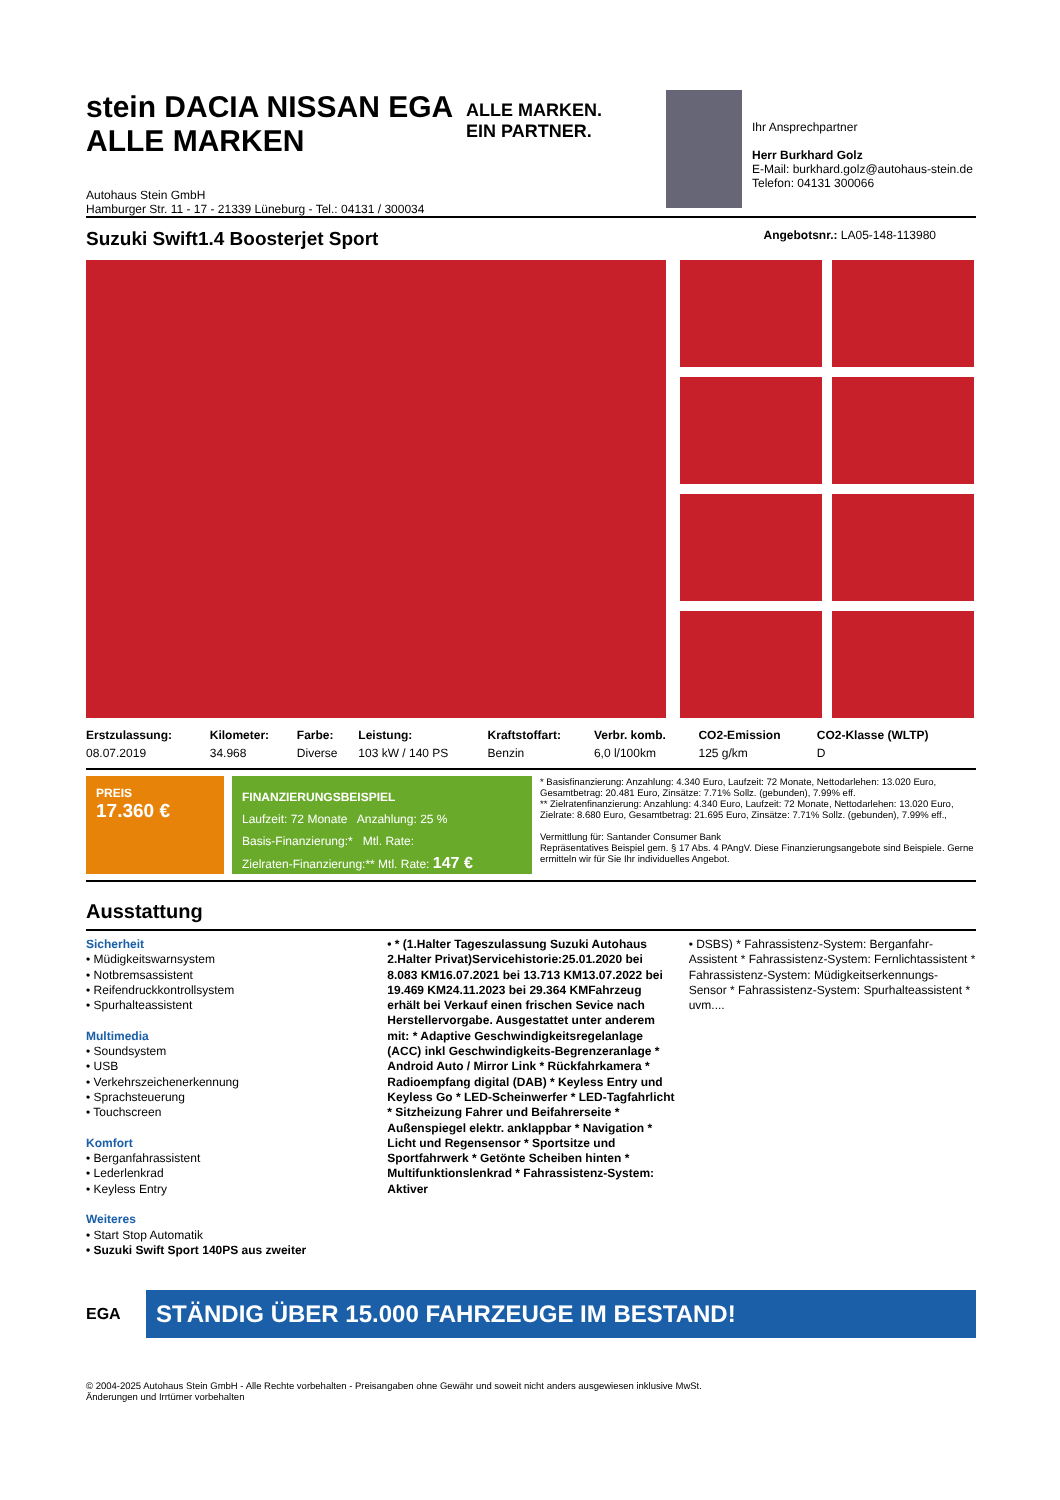stein DACIA NISSAN EGA ALLE MARKEN
Autohaus Stein GmbH
Hamburger Str. 11 - 17 - 21339 Lüneburg - Tel.: 04131 / 300034
ALLE MARKEN.
EIN PARTNER.
Ihr Ansprechpartner
Herr Burkhard Golz
E-Mail: burkhard.golz@autohaus-stein.de
Telefon: 04131 300066
Suzuki Swift1.4 Boosterjet Sport Angebotsnr.: LA05-148-113980
| Erstzulassung: | Kilometer: | Farbe: | Leistung: | Kraftstoffart: | Verbr. komb. | CO2-Emission | CO2-Klasse (WLTP) |
| --- | --- | --- | --- | --- | --- | --- | --- |
| 08.07.2019 | 34.968 | Diverse | 103 kW / 140 PS | Benzin | 6,0 l/100km | 125 g/km | D |
PREIS
17.360 €
FINANZIERUNGSBEISPIEL
Laufzeit: 72 Monate Anzahlung: 25 %
Basis-Finanzierung:* Mtl. Rate:
Zielraten-Finanzierung:** Mtl. Rate: 147 €
* Basisfinanzierung: Anzahlung: 4.340 Euro, Laufzeit: 72 Monate, Nettodarlehen: 13.020 Euro, Gesamtbetrag: 20.481 Euro, Zinsätze: 7.71% Sollz. (gebunden), 7.99% eff.
** Zielratenfinanzierung: Anzahlung: 4.340 Euro, Laufzeit: 72 Monate, Nettodarlehen: 13.020 Euro, Zielrate: 8.680 Euro, Gesamtbetrag: 21.695 Euro, Zinsätze: 7.71% Sollz. (gebunden), 7.99% eff.,
Vermittlung für: Santander Consumer Bank
Repräsentatives Beispiel gem. § 17 Abs. 4 PAngV. Diese Finanzierungsangebote sind Beispiele. Gerne ermitteln wir für Sie Ihr individuelles Angebot.
Ausstattung
Sicherheit
• Müdigkeitswarnsystem
• Notbremsassistent
• Reifendruckkontrollsystem
• Spurhalteassistent
Multimedia
• Soundsystem
• USB
• Verkehrszeichenerkennung
• Sprachsteuerung
• Touchscreen
Komfort
• Berganfahrassistent
• Lederlenkrad
• Keyless Entry
Weiteres
• Start Stop Automatik
• Suzuki Swift Sport 140PS aus zweiter
• * (1.Halter Tageszulassung Suzuki Autohaus 2.Halter Privat)Servicehistorie:25.01.2020 bei 8.083 KM16.07.2021 bei 13.713 KM13.07.2022 bei 19.469 KM24.11.2023 bei 29.364 KMFahrzeug erhält bei Verkauf einen frischen Sevice nach Herstellervorgabe. Ausgestattet unter anderem mit: * Adaptive Geschwindigkeitsregelanlage (ACC) inkl Geschwindigkeits-Begrenzeranlage * Android Auto / Mirror Link * Rückfahrkamera * Radioempfang digital (DAB) * Keyless Entry und Keyless Go * LED-Scheinwerfer * LED-Tagfahrlicht * Sitzheizung Fahrer und Beifahrerseite * Außenspiegel elektr. anklappbar * Navigation * Licht und Regensensor * Sportsitze und Sportfahrwerk * Getönte Scheiben hinten * Multifunktionslenkrad * Fahrassistenz-System: Aktiver
• DSBS) * Fahrassistenz-System: Berganfahr-Assistent * Fahrassistenz-System: Fernlichtassistent * Fahrassistenz-System: Müdigkeitserkennungs-Sensor * Fahrassistenz-System: Spurhalteassistent * uvm....
EGA
STÄNDIG ÜBER 15.000 FAHRZEUGE IM BESTAND!
© 2004-2025 Autohaus Stein GmbH - Alle Rechte vorbehalten - Preisangaben ohne Gewähr und soweit nicht anders ausgewiesen inklusive MwSt.
Änderungen und Irrtümer vorbehalten